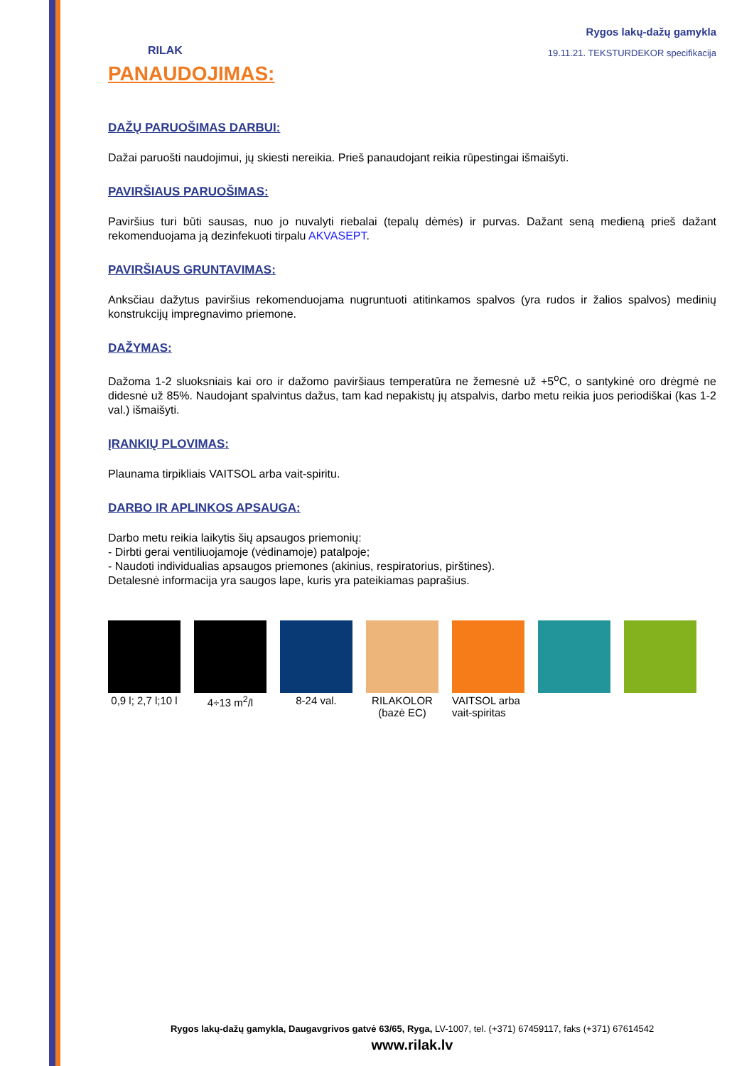Rygos lakų-dažų gamykla
19.11.21. TEKSTURDEKOR specifikacija
RILAK
PANAUDOJIMAS:
DAŽŲ PARUOŠIMAS DARBUI:
Dažai paruošti naudojimui, jų skiesti nereikia. Prieš panaudojant reikia rūpestingai išmaišyti.
PAVIRŠIAUS PARUOŠIMAS:
Paviršius turi būti sausas, nuo jo nuvalyti riebalai (tepalų dėmės) ir purvas. Dažant seną medieną prieš dažant rekomenduojama ją dezinfekuoti tirpalu AKVASEPT.
PAVIRŠIAUS GRUNTAVIMAS:
Anksčiau dažytus paviršius rekomenduojama nugruntuoti atitinkamos spalvos (yra rudos ir žalios spalvos) medinių konstrukcijų impregnavimo priemone.
DAŽYMAS:
Dažoma 1-2 sluoksniais kai oro ir dažomo paviršiaus temperatūra ne žemesnė už +5<sup>o</sup>C, o santykinė oro drėgmė ne didesnė už 85%. Naudojant spalvintus dažus, tam kad nepakistų jų atspalvis, darbo metu reikia juos periodiškai (kas 1-2 val.) išmaišyti.
ĮRANKIŲ PLOVIMAS:
Plaunama tirpikliais VAITSOL arba vait-spiritu.
DARBO IR APLINKOS APSAUGA:
Darbo metu reikia laikytis šių apsaugos priemonių:
- Dirbti gerai ventiliuojamoje (vėdinamoje) patalpoje;
- Naudoti individualias apsaugos priemones (akinius, respiratorius, pirštines).
Detalesnė informacija yra saugos lape, kuris yra pateikiamas paprašius.
0,9 l; 2,7 l;10 l
4÷13 m<sup>2</sup>/l 8-24 val. RILAKOLOR (bazė EC)
VAITSOL arba vait-spiritas
Rygos lakų-dažų gamykla, Daugavgrivos gatvė 63/65, Ryga, LV-1007, tel. (+371) 67459117, faks (+371) 67614542
www.rilak.lv